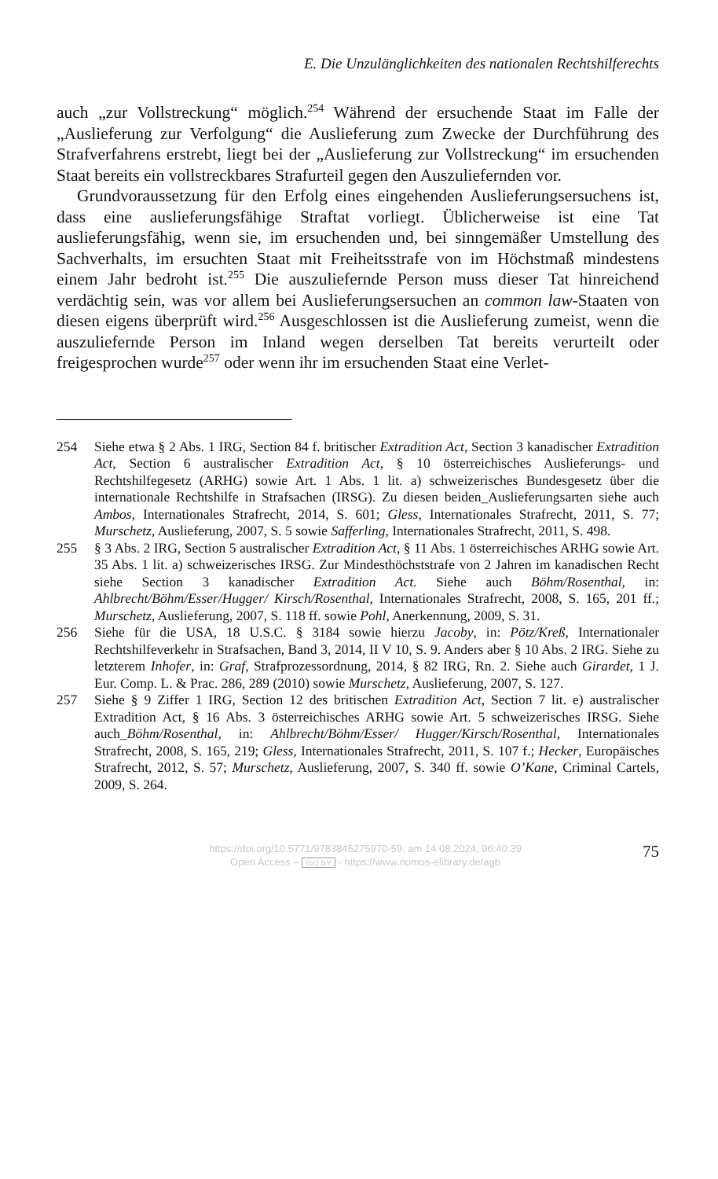E. Die Unzulänglichkeiten des nationalen Rechtshilferechts
auch „zur Vollstreckung“ möglich.<sup>254</sup> Während der ersuchende Staat im Falle der „Auslieferung zur Verfolgung“ die Auslieferung zum Zwecke der Durchführung des Strafverfahrens erstrebt, liegt bei der „Auslieferung zur Vollstreckung“ im ersuchenden Staat bereits ein vollstreckbares Strafurteil gegen den Auszuliefernden vor.
Grundvoraussetzung für den Erfolg eines eingehenden Auslieferungsersuchens ist, dass eine auslieferungsfähige Straftat vorliegt. Üblicherweise ist eine Tat auslieferungsfähig, wenn sie, im ersuchenden und, bei sinngemäßer Umstellung des Sachverhalts, im ersuchten Staat mit Freiheitsstrafe von im Höchstmaß mindestens einem Jahr bedroht ist.<sup>255</sup> Die auszuliefernde Person muss dieser Tat hinreichend verdächtig sein, was vor allem bei Auslieferungsersuchen an common law-Staaten von diesen eigens überprüft wird.<sup>256</sup> Ausgeschlossen ist die Auslieferung zumeist, wenn die auszuliefernde Person im Inland wegen derselben Tat bereits verurteilt oder freigesprochen wurde<sup>257</sup> oder wenn ihr im ersuchenden Staat eine Verlet-
254 Siehe etwa § 2 Abs. 1 IRG, Section 84 f. britischer Extradition Act, Section 3 kanadischer Extradition Act, Section 6 australischer Extradition Act, § 10 österreichisches Auslieferungs- und Rechtshilfegesetz (ARHG) sowie Art. 1 Abs. 1 lit. a) schweizerisches Bundesgesetz über die internationale Rechtshilfe in Strafsachen (IRSG). Zu diesen beiden_Auslieferungsarten siehe auch Ambos, Internationales Strafrecht, 2014, S. 601; Gless, Internationales Strafrecht, 2011, S. 77; Murschetz, Auslieferung, 2007, S. 5 sowie Safferling, Internationales Strafrecht, 2011, S. 498.
255 § 3 Abs. 2 IRG, Section 5 australischer Extradition Act, § 11 Abs. 1 österreichisches ARHG sowie Art. 35 Abs. 1 lit. a) schweizerisches IRSG. Zur Mindesthöchststrafe von 2 Jahren im kanadischen Recht siehe Section 3 kanadischer Extradition Act. Siehe auch Böhm/Rosenthal, in: Ahlbrecht/Böhm/Esser/Hugger/ Kirsch/Rosenthal, Internationales Strafrecht, 2008, S. 165, 201 ff.; Murschetz, Auslieferung, 2007, S. 118 ff. sowie Pohl, Anerkennung, 2009, S. 31.
256 Siehe für die USA, 18 U.S.C. § 3184 sowie hierzu Jacoby, in: Pötz/Kreß, Internationaler Rechtshilfeverkehr in Strafsachen, Band 3, 2014, II V 10, S. 9. Anders aber § 10 Abs. 2 IRG. Siehe zu letzterem Inhofer, in: Graf, Strafprozessordnung, 2014, § 82 IRG, Rn. 2. Siehe auch Girardet, 1 J. Eur. Comp. L. & Prac. 286, 289 (2010) sowie Murschetz, Auslieferung, 2007, S. 127.
257 Siehe § 9 Ziffer 1 IRG, Section 12 des britischen Extradition Act, Section 7 lit. e) australischer Extradition Act, § 16 Abs. 3 österreichisches ARHG sowie Art. 5 schweizerisches IRSG. Siehe auch_Böhm/Rosenthal, in: Ahlbrecht/Böhm/Esser/ Hugger/Kirsch/Rosenthal, Internationales Strafrecht, 2008, S. 165, 219; Gless, Internationales Strafrecht, 2011, S. 107 f.; Hecker, Europäisches Strafrecht, 2012, S. 57; Murschetz, Auslieferung, 2007, S. 340 ff. sowie O’Kane, Criminal Cartels, 2009, S. 264.
https://doi.org/10.5771/9783845275970-59, am 14.08.2024, 06:40:39
Open Access – (cc) BY - https://www.nomos-elibrary.de/agb
75